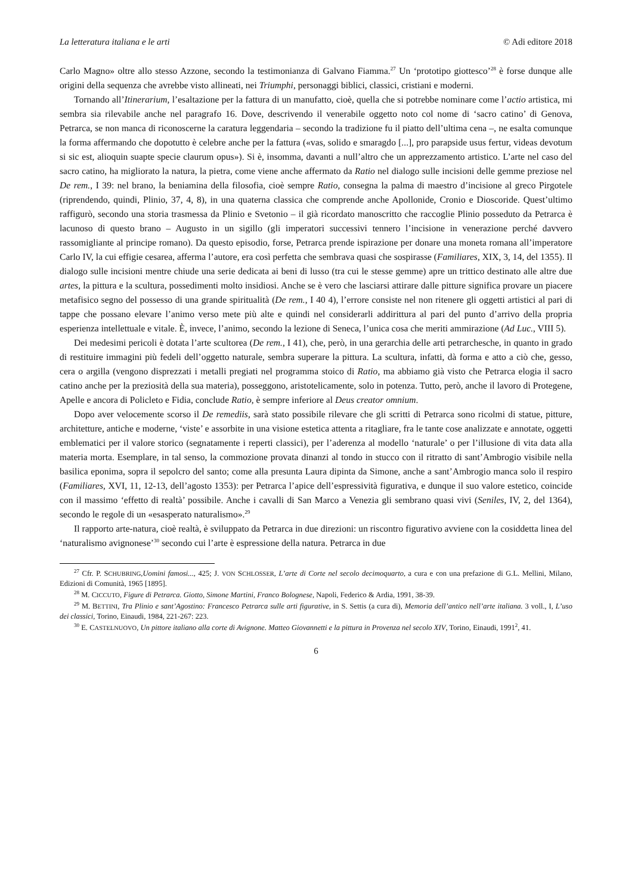La letteratura italiana e le arti © Adi editore 2018
Carlo Magno» oltre allo stesso Azzone, secondo la testimonianza di Galvano Fiamma.<sup>27</sup> Un ‘prototipo giottesco’<sup>28</sup> è forse dunque alle origini della sequenza che avrebbe visto allineati, nei Triumphi, personaggi biblici, classici, cristiani e moderni.
Tornando all’Itinerarium, l’esaltazione per la fattura di un manufatto, cioè, quella che si potrebbe nominare come l’actio artistica, mi sembra sia rilevabile anche nel paragrafo 16. Dove, descrivendo il venerabile oggetto noto col nome di ‘sacro catino’ di Genova, Petrarca, se non manca di riconoscerne la caratura leggendaria – secondo la tradizione fu il piatto dell’ultima cena –, ne esalta comunque la forma affermando che dopotutto è celebre anche per la fattura («vas, solido e smaragdo [...], pro parapside usus fertur, videas devotum si sic est, alioquin suapte specie claurum opus»). Si è, insomma, davanti a null’altro che un apprezzamento artistico. L’arte nel caso del sacro catino, ha migliorato la natura, la pietra, come viene anche affermato da Ratio nel dialogo sulle incisioni delle gemme preziose nel De rem., I 39: nel brano, la beniamina della filosofia, cioè sempre Ratio, consegna la palma di maestro d’incisione al greco Pirgotele (riprendendo, quindi, Plinio, 37, 4, 8), in una quaterna classica che comprende anche Apollonide, Cronio e Dioscoride. Quest’ultimo raffigurò, secondo una storia trasmessa da Plinio e Svetonio – il già ricordato manoscritto che raccoglie Plinio posseduto da Petrarca è lacunoso di questo brano – Augusto in un sigillo (gli imperatori successivi tennero l’incisione in venerazione perché davvero rassomigliante al principe romano). Da questo episodio, forse, Petrarca prende ispirazione per donare una moneta romana all’imperatore Carlo IV, la cui effigie cesarea, afferma l’autore, era così perfetta che sembrava quasi che sospirasse (Familiares, XIX, 3, 14, del 1355). Il dialogo sulle incisioni mentre chiude una serie dedicata ai beni di lusso (tra cui le stesse gemme) apre un trittico destinato alle altre due artes, la pittura e la scultura, possedimenti molto insidiosi. Anche se è vero che lasciarsi attirare dalle pitture significa provare un piacere metafisico segno del possesso di una grande spiritualità (De rem., I 40 4), l’errore consiste nel non ritenere gli oggetti artistici al pari di tappe che possano elevare l’animo verso mete più alte e quindi nel considerarli addirittura al pari del punto d’arrivo della propria esperienza intellettuale e vitale. È, invece, l’animo, secondo la lezione di Seneca, l’unica cosa che meriti ammirazione (Ad Luc., VIII 5).
Dei medesimi pericoli è dotata l’arte scultorea (De rem., I 41), che, però, in una gerarchia delle arti petrarchesche, in quanto in grado di restituire immagini più fedeli dell’oggetto naturale, sembra superare la pittura. La scultura, infatti, dà forma e atto a ciò che, gesso, cera o argilla (vengono disprezzati i metalli pregiati nel programma stoico di Ratio, ma abbiamo già visto che Petrarca elogia il sacro catino anche per la preziosità della sua materia), posseggono, aristotelicamente, solo in potenza. Tutto, però, anche il lavoro di Protegene, Apelle e ancora di Policleto e Fidia, conclude Ratio, è sempre inferiore al Deus creator omnium.
Dopo aver velocemente scorso il De remediis, sarà stato possibile rilevare che gli scritti di Petrarca sono ricolmi di statue, pitture, architetture, antiche e moderne, ‘viste’ e assorbite in una visione estetica attenta a ritagliare, fra le tante cose analizzate e annotate, oggetti emblematici per il valore storico (segnatamente i reperti classici), per l’aderenza al modello ‘naturale’ o per l’illusione di vita data alla materia morta. Esemplare, in tal senso, la commozione provata dinanzi al tondo in stucco con il ritratto di sant’Ambrogio visibile nella basilica eponima, sopra il sepolcro del santo; come alla presunta Laura dipinta da Simone, anche a sant’Ambrogio manca solo il respiro (Familiares, XVI, 11, 12-13, dell’agosto 1353): per Petrarca l’apice dell’espressività figurativa, e dunque il suo valore estetico, coincide con il massimo ‘effetto di realtà’ possibile. Anche i cavalli di San Marco a Venezia gli sembrano quasi vivi (Seniles, IV, 2, del 1364), secondo le regole di un «esasperato naturalismo».<sup>29</sup>
Il rapporto arte-natura, cioè realtà, è sviluppato da Petrarca in due direzioni: un riscontro figurativo avviene con la cosiddetta linea del ‘naturalismo avignonese’<sup>30</sup> secondo cui l’arte è espressione della natura. Petrarca in due
<sup>27</sup> Cfr. P. SCHUBRING,Uomini famosi..., 425; J. VON SCHLOSSER, L’arte di Corte nel secolo decimoquarto, a cura e con una prefazione di G.L. Mellini, Milano, Edizioni di Comunità, 1965 [1895].
<sup>28</sup> M. CICCUTO, Figure di Petrarca. Giotto, Simone Martini, Franco Bolognese, Napoli, Federico & Ardia, 1991, 38-39.
<sup>29</sup> M. BETTINI, Tra Plinio e sant’Agostino: Francesco Petrarca sulle arti figurative, in S. Settis (a cura di), Memoria dell’antico nell’arte italiana. 3 voll., I, L’uso dei classici, Torino, Einaudi, 1984, 221-267: 223.
<sup>30</sup> E. CASTELNUOVO, Un pittore italiano alla corte di Avignone. Matteo Giovannetti e la pittura in Provenza nel secolo XIV, Torino, Einaudi, 1991<sup>2</sup>, 41.
6